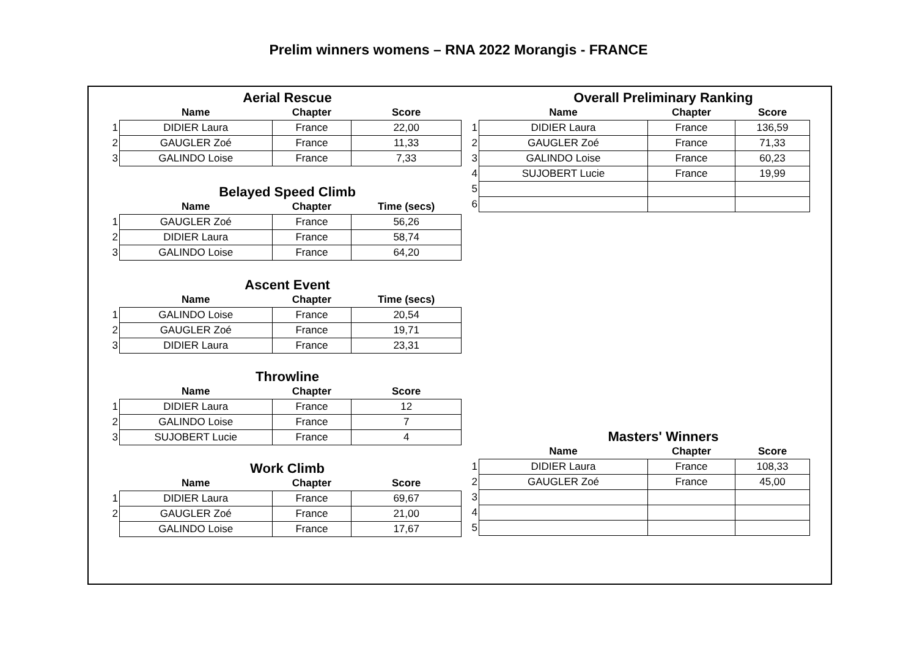Prelim winners womens – RNA 2022 Morangis - FRANCE
Aerial Rescue
| | Name | Chapter | Score |
| --- | --- | --- | --- |
| 1 | DIDIER Laura | France | 22,00 |
| 2 | GAUGLER Zoé | France | 11,33 |
| 3 | GALINDO Loise | France | 7,33 |
Belayed Speed Climb
| | Name | Chapter | Time (secs) |
| --- | --- | --- | --- |
| 1 | GAUGLER Zoé | France | 56,26 |
| 2 | DIDIER Laura | France | 58,74 |
| 3 | GALINDO Loise | France | 64,20 |
Ascent Event
| | Name | Chapter | Time (secs) |
| --- | --- | --- | --- |
| 1 | GALINDO Loise | France | 20,54 |
| 2 | GAUGLER Zoé | France | 19,71 |
| 3 | DIDIER Laura | France | 23,31 |
Throwline
| | Name | Chapter | Score |
| --- | --- | --- | --- |
| 1 | DIDIER Laura | France | 12 |
| 2 | GALINDO Loise | France | 7 |
| 3 | SUJOBERT Lucie | France | 4 |
Work Climb
| | Name | Chapter | Score |
| --- | --- | --- | --- |
| 1 | DIDIER Laura | France | 69,67 |
| 2 | GAUGLER Zoé | France | 21,00 |
| | GALINDO Loise | France | 17,67 |
Overall Preliminary Ranking
| | Name | Chapter | Score |
| --- | --- | --- | --- |
| 1 | DIDIER Laura | France | 136,59 |
| 2 | GAUGLER Zoé | France | 71,33 |
| 3 | GALINDO Loise | France | 60,23 |
| 4 | SUJOBERT Lucie | France | 19,99 |
| 5 | | | |
| 6 | | | |
Masters' Winners
| | Name | Chapter | Score |
| --- | --- | --- | --- |
| 1 | DIDIER Laura | France | 108,33 |
| 2 | GAUGLER Zoé | France | 45,00 |
| 3 | | | |
| 4 | | | |
| 5 | | | |